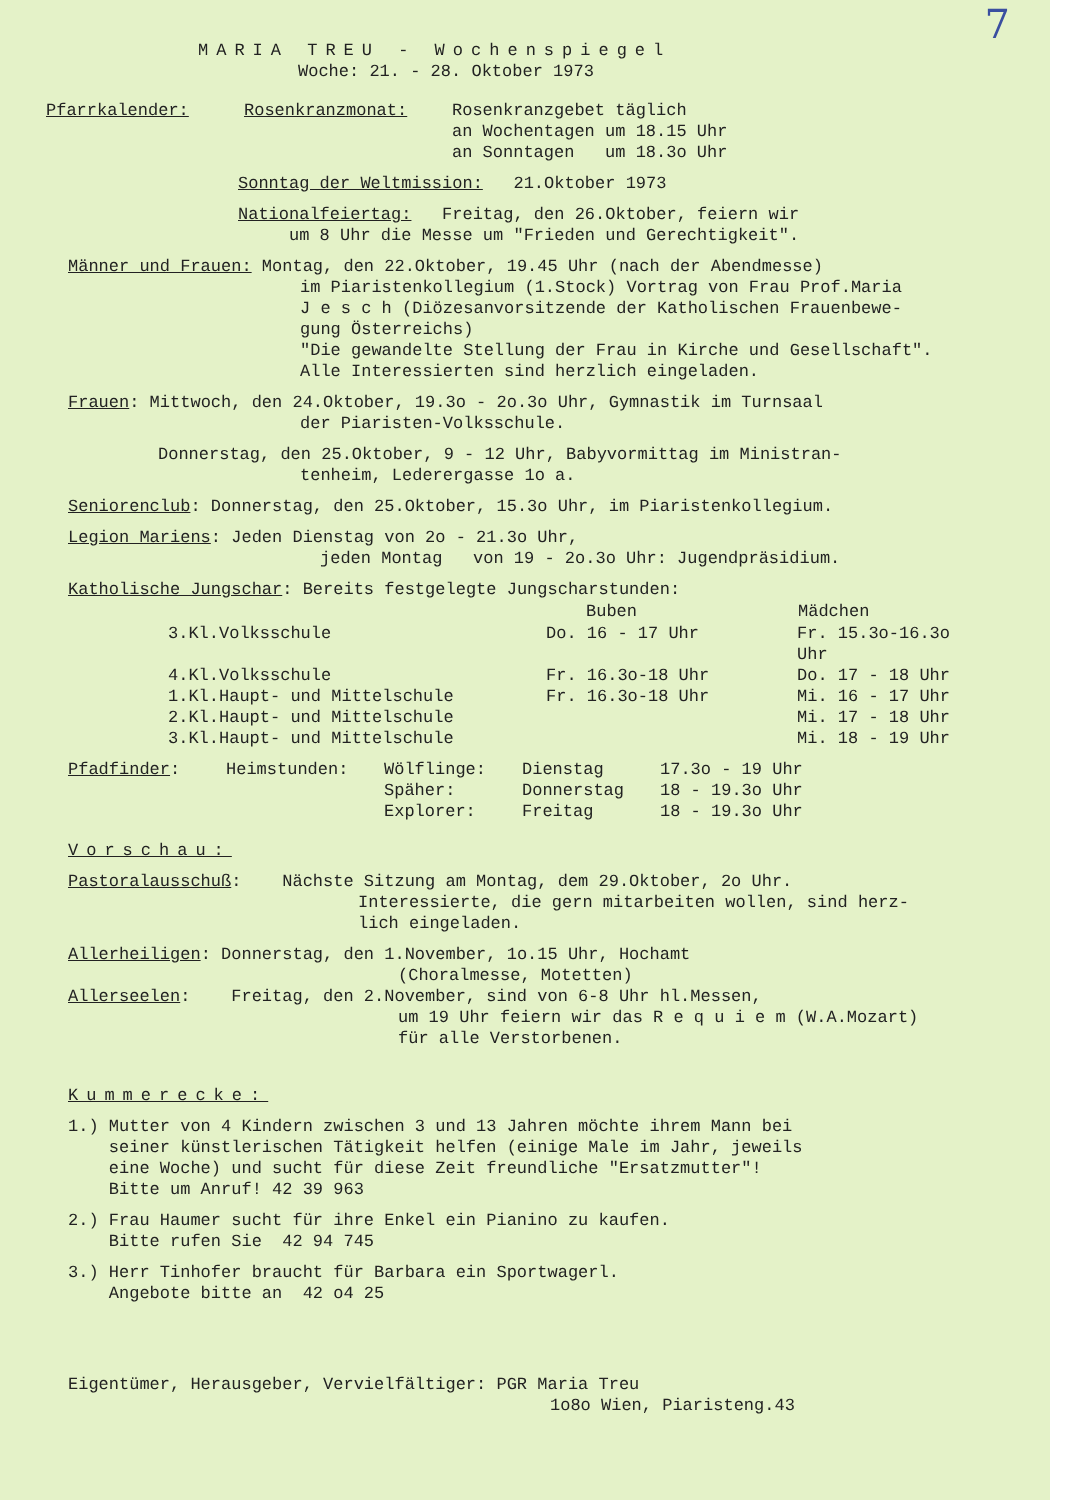7
MARIA TREU - Wochenspiegel
Woche: 21. - 28. Oktober 1973
| Pfarrkalender: | Rosenkranzmonat: | Rosenkranzgebet täglich an Wochentagen um 18.15 Uhr an Sonntagen um 18.3o Uhr |
Sonntag der Weltmission: 21.Oktober 1973
Nationalfeiertag: Freitag, den 26.Oktober, feiern wir
um 8 Uhr die Messe um "Frieden und Gerechtigkeit".
Männer und Frauen: Montag, den 22.Oktober, 19.45 Uhr (nach der Abendmesse)
im Piaristenkollegium (1.Stock) Vortrag von Frau Prof.Maria
J e s c h (Diözesanvorsitzende der Katholischen Frauenbewe-
gung Österreichs)
"Die gewandelte Stellung der Frau in Kirche und Gesellschaft".
Alle Interessierten sind herzlich eingeladen.
Frauen: Mittwoch, den 24.Oktober, 19.3o - 2o.3o Uhr, Gymnastik im Turnsaal
der Piaristen-Volksschule.
Donnerstag, den 25.Oktober, 9 - 12 Uhr, Babyvormittag im Ministran-
tenheim, Lederergasse 1o a.
Seniorenclub: Donnerstag, den 25.Oktober, 15.3o Uhr, im Piaristenkollegium.
Legion Mariens: Jeden Dienstag von 2o - 21.3o Uhr,
jeden Montag von 19 - 2o.3o Uhr: Jugendpräsidium.
Katholische Jungschar: Bereits festgelegte Jungscharstunden:
| | Buben | Mädchen |
| 3.Kl.Volksschule | Do. 16 - 17 Uhr | Fr. 15.3o-16.3o Uhr |
| 4.Kl.Volksschule | Fr. 16.3o-18 Uhr | Do. 17 - 18 Uhr |
| 1.Kl.Haupt- und Mittelschule | Fr. 16.3o-18 Uhr | Mi. 16 - 17 Uhr |
| 2.Kl.Haupt- und Mittelschule | | Mi. 17 - 18 Uhr |
| 3.Kl.Haupt- und Mittelschule | | Mi. 18 - 19 Uhr |
| Pfadfinder : | Heimstunden: | Wölflinge: | Dienstag | 17.3o - 19 Uhr |
| | | Späher: | Donnerstag | 18 - 19.3o Uhr |
| | | Explorer: | Freitag | 18 - 19.3o Uhr |
Vorschau:
Pastoralausschuß: Nächste Sitzung am Montag, dem 29.Oktober, 2o Uhr.
Interessierte, die gern mitarbeiten wollen, sind herz-
lich eingeladen.
Allerheiligen: Donnerstag, den 1.November, 1o.15 Uhr, Hochamt
(Choralmesse, Motetten)
Allerseelen: Freitag, den 2.November, sind von 6-8 Uhr hl.Messen,
um 19 Uhr feiern wir das R e q u i e m (W.A.Mozart)
für alle Verstorbenen.
Kummerecke:
1.) Mutter von 4 Kindern zwischen 3 und 13 Jahren möchte ihrem Mann bei
seiner künstlerischen Tätigkeit helfen (einige Male im Jahr, jeweils
eine Woche) und sucht für diese Zeit freundliche "Ersatzmutter"!
Bitte um Anruf! 42 39 963
2.) Frau Haumer sucht für ihre Enkel ein Pianino zu kaufen.
Bitte rufen Sie 42 94 745
3.) Herr Tinhofer braucht für Barbara ein Sportwagerl.
Angebote bitte an 42 o4 25
Eigentümer, Herausgeber, Vervielfältiger: PGR Maria Treu
1o8o Wien, Piaristeng.43